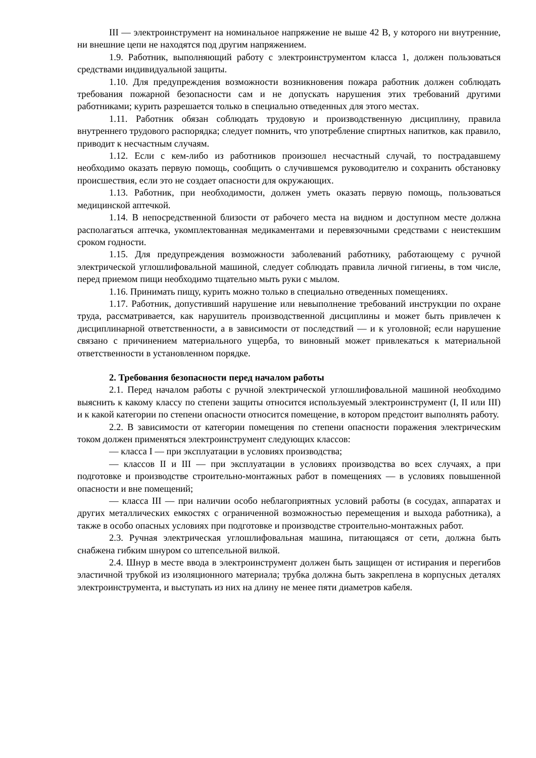III — электроинструмент на номинальное напряжение не выше 42 В, у которого ни внутренние, ни внешние цепи не находятся под другим напряжением.
1.9. Работник, выполняющий работу с электроинструментом класса 1, должен пользоваться средствами индивидуальной защиты.
1.10. Для предупреждения возможности возникновения пожара работник должен соблюдать требования пожарной безопасности сам и не допускать нарушения этих требований другими работниками; курить разрешается только в специально отведенных для этого местах.
1.11. Работник обязан соблюдать трудовую и производственную дисциплину, правила внутреннего трудового распорядка; следует помнить, что употребление спиртных напитков, как правило, приводит к несчастным случаям.
1.12. Если с кем-либо из работников произошел несчастный случай, то пострадавшему необходимо оказать первую помощь, сообщить о случившемся руководителю и сохранить обстановку происшествия, если это не создает опасности для окружающих.
1.13. Работник, при необходимости, должен уметь оказать первую помощь, пользоваться медицинской аптечкой.
1.14. В непосредственной близости от рабочего места на видном и доступном месте должна располагаться аптечка, укомплектованная медикаментами и перевязочными средствами с неистекшим сроком годности.
1.15. Для предупреждения возможности заболеваний работнику, работающему с ручной электрической углошлифовальной машиной, следует соблюдать правила личной гигиены, в том числе, перед приемом пищи необходимо тщательно мыть руки с мылом.
1.16. Принимать пищу, курить можно только в специально отведенных помещениях.
1.17. Работник, допустивший нарушение или невыполнение требований инструкции по охране труда, рассматривается, как нарушитель производственной дисциплины и может быть привлечен к дисциплинарной ответственности, а в зависимости от последствий — и к уголовной; если нарушение связано с причинением материального ущерба, то виновный может привлекаться к материальной ответственности в установленном порядке.
2. Требования безопасности перед началом работы
2.1. Перед началом работы с ручной электрической углошлифовальной машиной необходимо выяснить к какому классу по степени защиты относится используемый электроинструмент (I, II или III) и к какой категории по степени опасности относится помещение, в котором предстоит выполнять работу.
2.2. В зависимости от категории помещения по степени опасности поражения электрическим током должен применяться электроинструмент следующих классов:
— класса I — при эксплуатации в условиях производства;
— классов II и III — при эксплуатации в условиях производства во всех случаях, а при подготовке и производстве строительно-монтажных работ в помещениях — в условиях повышенной опасности и вне помещений;
— класса III — при наличии особо неблагоприятных условий работы (в сосудах, аппаратах и других металлических емкостях с ограниченной возможностью перемещения и выхода работника), а также в особо опасных условиях при подготовке и производстве строительно-монтажных работ.
2.3. Ручная электрическая углошлифовальная машина, питающаяся от сети, должна быть снабжена гибким шнуром со штепсельной вилкой.
2.4. Шнур в месте ввода в электроинструмент должен быть защищен от истирания и перегибов эластичной трубкой из изоляционного материала; трубка должна быть закреплена в корпусных деталях электроинструмента, и выступать из них на длину не менее пяти диаметров кабеля.